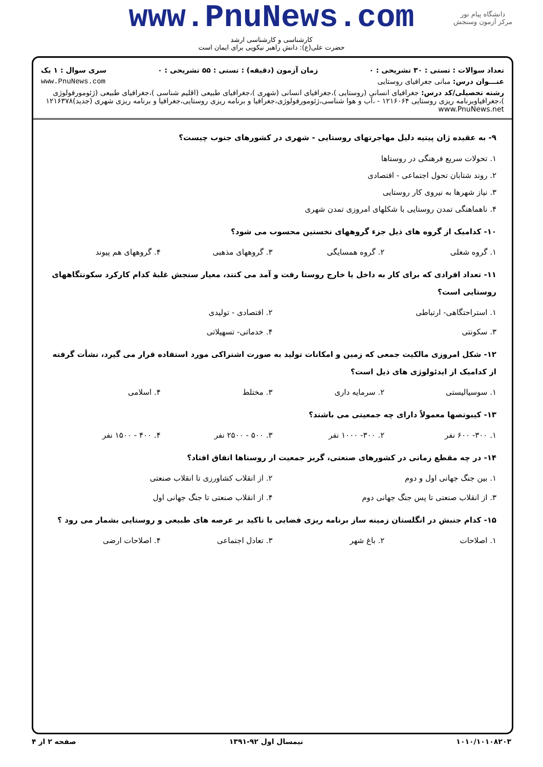دانشگاه پیام نور
مرکز آزمون وسنجش
www.PnuNews.com
کارشناسی و کارشناسی ارشد
حضرت علی(ع): دانش راهبر نیکویی برای ایمان است
تعداد سوالات : تستی : ۳۰ تشریحی : ۰ زمان آزمون (دقیقه) : تستی : ۵۵ تشریحی : ۰ سری سوال : ۱ یک
عنـــوان درس: مبانی جغرافیای روستایی www.PnuNews.com
رشته تحصیلی/کد درس: جغرافیای انسانی (روستایی )،جغرافیای انسانی (شهری )،جغرافیای طبیعی (اقلیم شناسی )،جغرافیای طبیعی (ژئومورفولوژی )،جغرافیاوبرنامه ریزی روستایی ۱۲۱۶۰۶۴ - ،آب و هوا شناسی،ژئومورفولوژی،جغرافیا و برنامه ریزی روستایی،جغرافیا و برنامه ریزی شهری (جدید)۱۲۱۶۳۷۸ www.PnuNews.net
۹- به عقیده ژان پیتیه دلیل مهاجرتهای روستایی - شهری در کشورهای جنوب چیست؟
۱. تحولات سریع فرهنگی در روستاها
۲. روند شتابان تحول اجتماعی - اقتصادی
۳. نیاز شهرها به نیروی کار روستایی
۴. ناهماهنگی تمدن روستایی با شکلهای امروزی تمدن شهری
۱۰- کدامیک از گروه های ذیل جزء گروههای نخستین محسوب می شود؟
۱. گروه شغلی ۲. گروه همسایگی ۳. گروههای مذهبی ۴. گروههای هم پیوند
۱۱- تعداد افرادی که برای کار به داخل یا خارج روستا رفت و آمد می کنند، معیار سنجش غلبهٔ کدام کارکرد سکونتگاههای روستایی است؟
۱. استراحتگاهی- ارتباطی ۲. اقتصادی - تولیدی ۳. سکونتی ۴. خدماتی- تسهیلاتی
۱۲- شکل امروزی مالکیت جمعی که زمین و امکانات تولید به صورت اشتراکی مورد استفاده قرار می گیرد، نشأت گرفته از کدامیک از ایدئولوژی های ذیل است؟
۱. سوسیالیستی ۲. سرمایه داری ۳. مختلط ۴. اسلامی
۱۳- کیبوتصها معمولاً دارای چه جمعیتی می باشند؟
۱. ۳۰۰- ۶۰۰ نفر ۲. ۳۰۰- ۱۰۰۰ نفر ۳. ۵۰۰ - ۲۵۰۰ نفر ۴. ۴۰۰ - ۱۵۰۰ نفر
۱۴- در چه مقطع زمانی در کشورهای صنعتی، گریز جمعیت از روستاها اتفاق افتاد؟
۱. بین جنگ جهانی اول و دوم ۲. از انقلاب کشاورزی تا انقلاب صنعتی ۳. از انقلاب صنعتی تا پس جنگ جهانی دوم ۴. از انقلاب صنعتی تا جنگ جهانی اول
۱۵- کدام جنبش در انگلستان زمینه ساز برنامه ریزی فضایی با تاکید بر عرصه های طبیعی و روستایی بشمار می رود ؟
۱. اصلاحات ۲. باغ شهر ۳. تعادل اجتماعی ۴. اصلاحات ارضی
۱۰۱۰/۱۰۱۰۸۲۰۳ نیمسال اول ۹۲-۱۳۹۱ صفحه ۲ از ۴